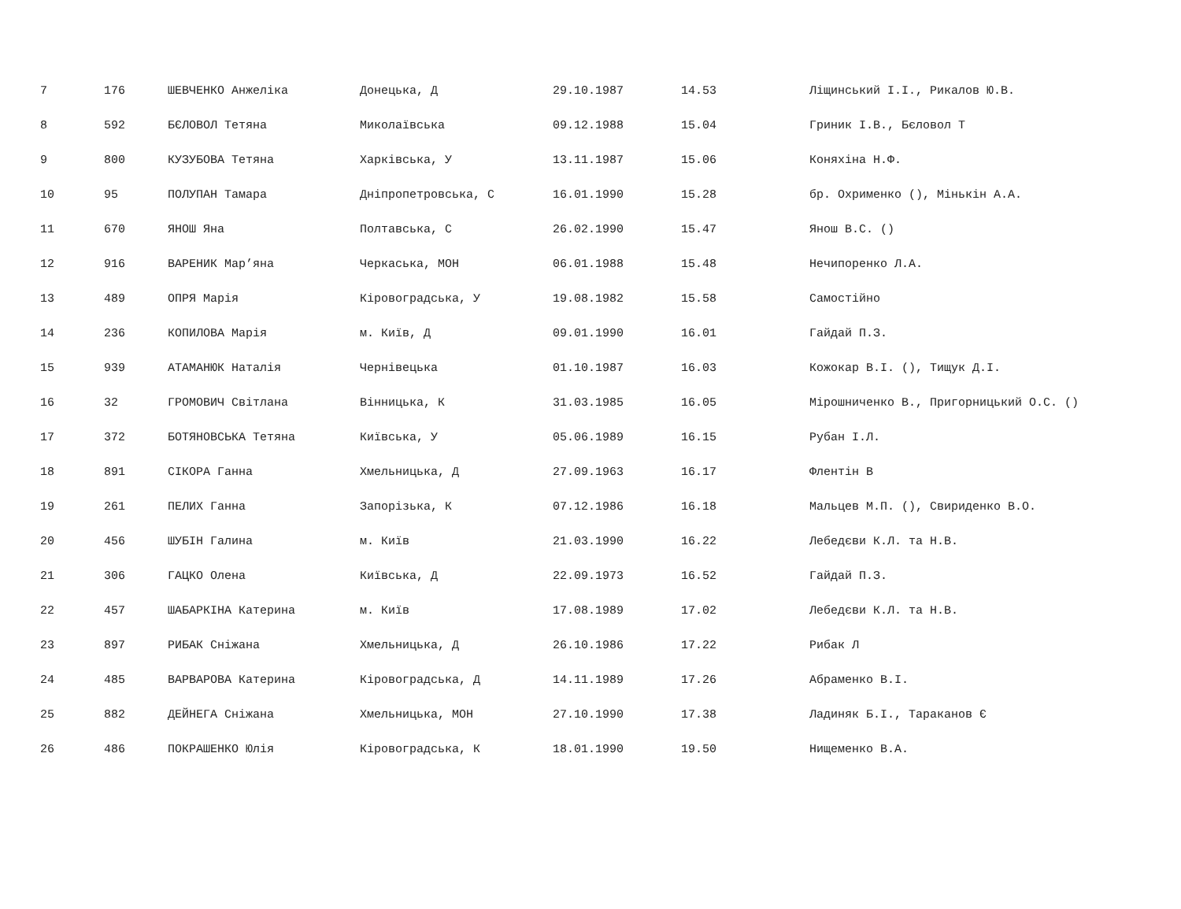| 7 | 176 | ШЕВЧЕНКО Анжеліка | Донецька, Д | 29.10.1987 | 14.53 | Ліщинський І.І., Рикалов Ю.В. |
| 8 | 592 | БЄЛОВОЛ Тетяна | Миколаївська | 09.12.1988 | 15.04 | Гриник І.В., Бєловол Т |
| 9 | 800 | КУЗУБОВА Тетяна | Харківська, У | 13.11.1987 | 15.06 | Коняхіна Н.Ф. |
| 10 | 95 | ПОЛУПАН Тамара | Дніпропетровська, С | 16.01.1990 | 15.28 | бр. Охрименко (), Мінькін А.А. |
| 11 | 670 | ЯНОШ Яна | Полтавська, С | 26.02.1990 | 15.47 | Янош В.С. () |
| 12 | 916 | ВАРЕНИК Мар’яна | Черкаська, МОН | 06.01.1988 | 15.48 | Нечипоренко Л.А. |
| 13 | 489 | ОПРЯ Марія | Кіровоградська, У | 19.08.1982 | 15.58 | Самостійно |
| 14 | 236 | КОПИЛОВА Марія | м. Київ, Д | 09.01.1990 | 16.01 | Гайдай П.З. |
| 15 | 939 | АТАМАНЮК Наталія | Чернівецька | 01.10.1987 | 16.03 | Кожокар В.І. (), Тищук Д.І. |
| 16 | 32 | ГРОМОВИЧ Світлана | Вінницька, К | 31.03.1985 | 16.05 | Мірошниченко В., Пригорницький О.С. () |
| 17 | 372 | БОТЯНОВСЬКА Тетяна | Київська, У | 05.06.1989 | 16.15 | Рубан І.Л. |
| 18 | 891 | СІКОРА Ганна | Хмельницька, Д | 27.09.1963 | 16.17 | Флентін В |
| 19 | 261 | ПЕЛИХ Ганна | Запорізька, К | 07.12.1986 | 16.18 | Мальцев М.П. (), Свириденко В.О. |
| 20 | 456 | ШУБІН Галина | м. Київ | 21.03.1990 | 16.22 | Лебедєви К.Л. та Н.В. |
| 21 | 306 | ГАЦКО Олена | Київська, Д | 22.09.1973 | 16.52 | Гайдай П.З. |
| 22 | 457 | ШАБАРКІНА Катерина | м. Київ | 17.08.1989 | 17.02 | Лебедєви К.Л. та Н.В. |
| 23 | 897 | РИБАК Сніжана | Хмельницька, Д | 26.10.1986 | 17.22 | Рибак Л |
| 24 | 485 | ВАРВАРОВА Катерина | Кіровоградська, Д | 14.11.1989 | 17.26 | Абраменко В.І. |
| 25 | 882 | ДЕЙНЕГА Сніжана | Хмельницька, МОН | 27.10.1990 | 17.38 | Ладиняк Б.І., Тараканов Є |
| 26 | 486 | ПОКРАШЕНКО Юлія | Кіровоградська, К | 18.01.1990 | 19.50 | Нищеменко В.А. |